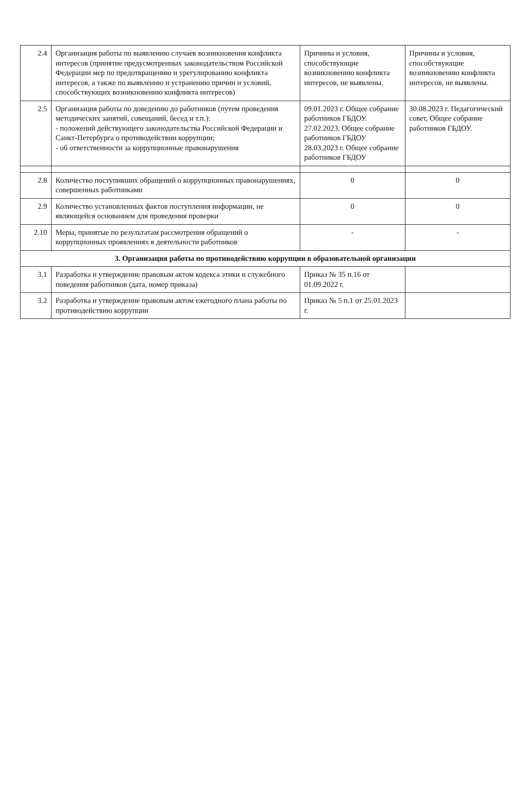| 2.4 | Организация работы по выявлению случаев возникновения конфликта интересов (принятие предусмотренных законодательством Российской Федерации мер по предотвращению и урегулированию конфликта интересов, а также по выявлению и устранению причин и условий, способствующих возникновению конфликта интересов) | Причины и условия, способствующие возникновению конфликта интересов, не выявлены. | Причины и условия, способствующие возникновению конфликта интересов, не выявлены. |
| 2.5 | Организация работы по доведению до работников (путем проведения методических занятий, совещаний, бесед и т.п.): - положений действующего законодательства Российской Федерации и Санкт-Петербурга о противодействии коррупции; - об ответственности за коррупционные правонарушения | 09.01.2023 г. Общее собрание работников ГБДОУ. 27.02.2023. Общее собрание работников ГБДОУ 28.03.2023 г. Общее собрание работников ГБДОУ | 30.08.2023 г. Педагогический совет, Общее собрание работников ГБДОУ. |
| 2.8 | Количество поступивших обращений о коррупционных правонарушениях, совершенных работниками | 0 | 0 |
| 2.9 | Количество установленных фактов поступления информации, не являющейся основанием для проведения проверки | 0 | 0 |
| 2.10 | Меры, принятые по результатам рассмотрения обращений о коррупционных проявлениях в деятельности работников | - | - |
| 3. Организация работы по противодействию коррупции в образовательной организации | | | |
| 3.1 | Разработка и утверждение правовым актом кодекса этики и служебного поведения работников (дата, номер приказа) | Приказ № 35 п.16 от 01.09.2022 г. | |
| 3.2 | Разработка и утверждение правовым актом ежегодного плана работы по противодействию коррупции | Приказ № 5 п.1 от 25.01.2023 г. | |